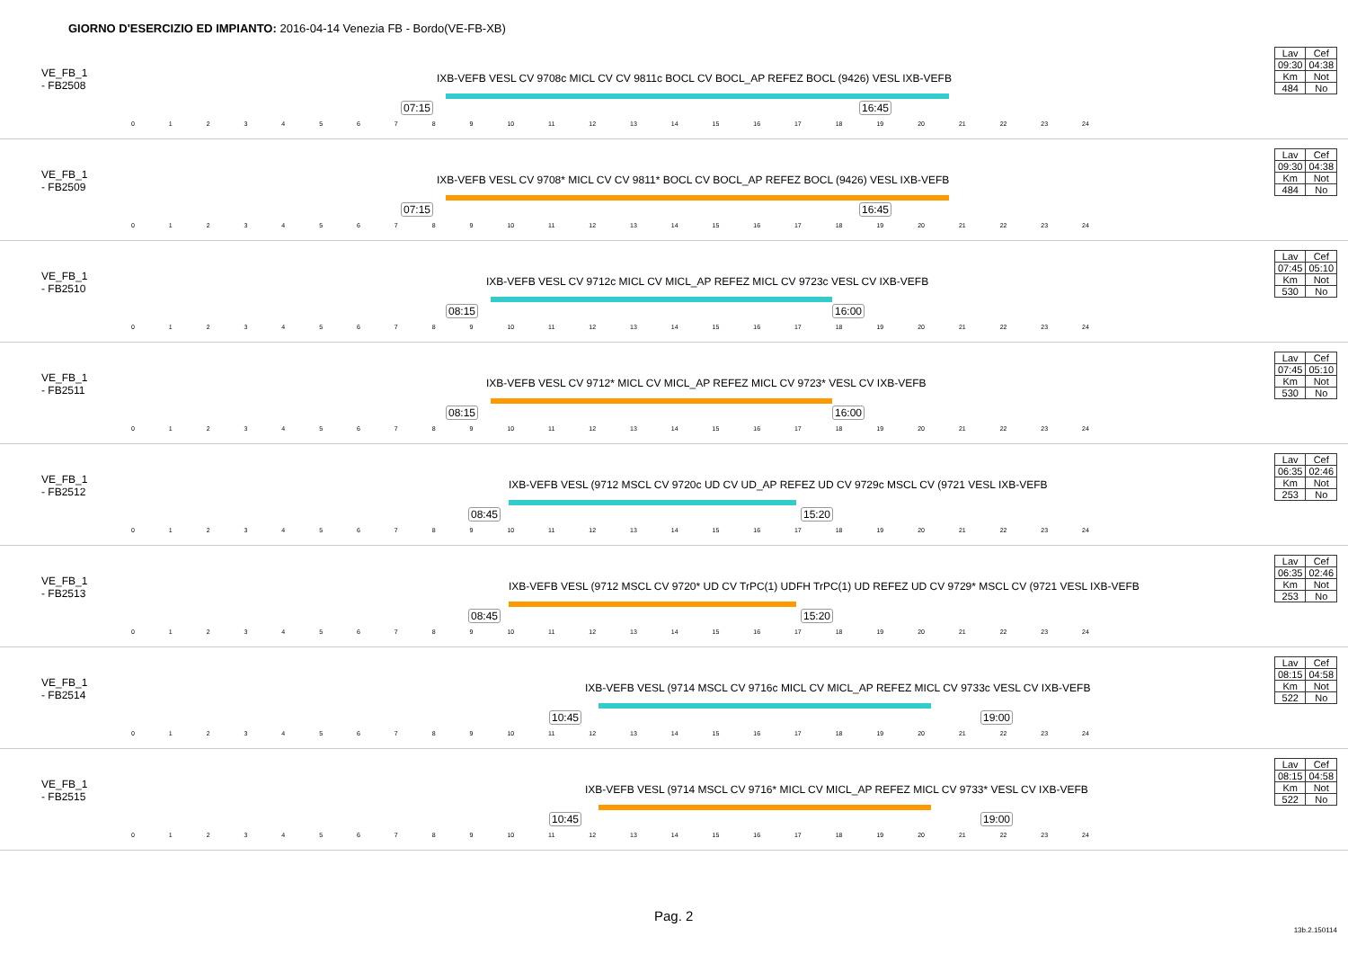GIORNO D'ESERCIZIO ED IMPIANTO: 2016-04-14 Venezia FB - Bordo(VE-FB-XB)
VE_FB_1
- FB2508
IXB-VEFB VESL CV 9708c MICL CV CV 9811c BOCL CV BOCL_AP REFEZ BOCL (9426) VESL IXB-VEFB
07:15 16:45
0 1 2 3 4 5 6 7 8 9 10 11 12 13 14 15 16 17 18 19 20 21 22 23 24
| Lav | Cef |
| 09:30 | 04:38 |
| Km | Not |
| 484 | No |
VE_FB_1
- FB2509
IXB-VEFB VESL CV 9708* MICL CV CV 9811* BOCL CV BOCL_AP REFEZ BOCL (9426) VESL IXB-VEFB
07:15 16:45
0 1 2 3 4 5 6 7 8 9 10 11 12 13 14 15 16 17 18 19 20 21 22 23 24
| Lav | Cef |
| 09:30 | 04:38 |
| Km | Not |
| 484 | No |
VE_FB_1
- FB2510
IXB-VEFB VESL CV 9712c MICL CV MICL_AP REFEZ MICL CV 9723c VESL CV IXB-VEFB
08:15 16:00
0 1 2 3 4 5 6 7 8 9 10 11 12 13 14 15 16 17 18 19 20 21 22 23 24
| Lav | Cef |
| 07:45 | 05:10 |
| Km | Not |
| 530 | No |
VE_FB_1
- FB2511
IXB-VEFB VESL CV 9712* MICL CV MICL_AP REFEZ MICL CV 9723* VESL CV IXB-VEFB
08:15 16:00
0 1 2 3 4 5 6 7 8 9 10 11 12 13 14 15 16 17 18 19 20 21 22 23 24
| Lav | Cef |
| 07:45 | 05:10 |
| Km | Not |
| 530 | No |
VE_FB_1
- FB2512
IXB-VEFB VESL (9712 MSCL CV 9720c UD CV UD_AP REFEZ UD CV 9729c MSCL CV (9721 VESL IXB-VEFB
08:45 15:20
0 1 2 3 4 5 6 7 8 9 10 11 12 13 14 15 16 17 18 19 20 21 22 23 24
| Lav | Cef |
| 06:35 | 02:46 |
| Km | Not |
| 253 | No |
VE_FB_1
- FB2513
IXB-VEFB VESL (9712 MSCL CV 9720* UD CV TrPC(1) UDFH TrPC(1) UD REFEZ UD CV 9729* MSCL CV (9721 VESL IXB-VEFB
08:45 15:20
0 1 2 3 4 5 6 7 8 9 10 11 12 13 14 15 16 17 18 19 20 21 22 23 24
| Lav | Cef |
| 06:35 | 02:46 |
| Km | Not |
| 253 | No |
VE_FB_1
- FB2514
IXB-VEFB VESL (9714 MSCL CV 9716c MICL CV MICL_AP REFEZ MICL CV 9733c VESL CV IXB-VEFB
10:45 19:00
0 1 2 3 4 5 6 7 8 9 10 11 12 13 14 15 16 17 18 19 20 21 22 23 24
| Lav | Cef |
| 08:15 | 04:58 |
| Km | Not |
| 522 | No |
VE_FB_1
- FB2515
IXB-VEFB VESL (9714 MSCL CV 9716* MICL CV MICL_AP REFEZ MICL CV 9733* VESL CV IXB-VEFB
10:45 19:00
0 1 2 3 4 5 6 7 8 9 10 11 12 13 14 15 16 17 18 19 20 21 22 23 24
| Lav | Cef |
| 08:15 | 04:58 |
| Km | Not |
| 522 | No |
Pag. 2
13b.2.150114